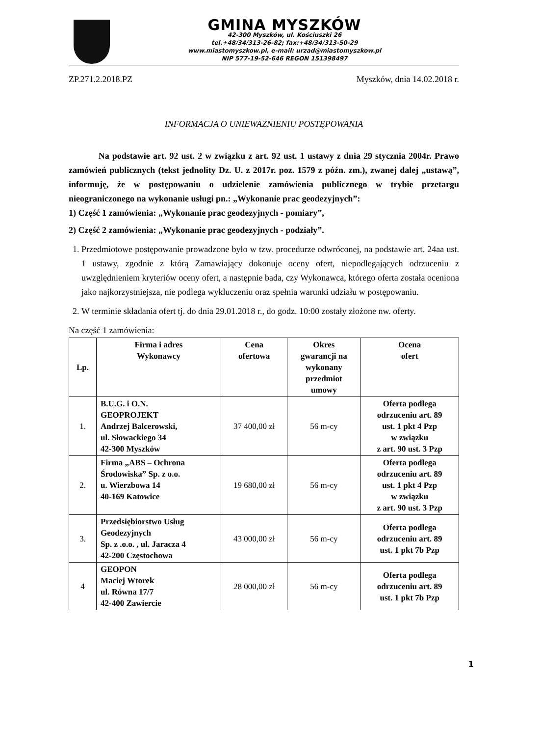GMINA MYSZKÓW
42-300 Myszków, ul. Kościuszki 26
tel.+48/34/313-26-82; fax:+48/34/313-50-29
www.miastomyszkow.pl, e-mail: urzad@miastomyszkow.pl
NIP 577-19-52-646 REGON 151398497
ZP.271.2.2018.PZ Myszków, dnia 14.02.2018 r.
INFORMACJA O UNIEWAŻNIENIU POSTĘPOWANIA
Na podstawie art. 92 ust. 2 w związku z art. 92 ust. 1 ustawy z dnia 29 stycznia 2004r. Prawo zamówień publicznych (tekst jednolity Dz. U. z 2017r. poz. 1579 z późn. zm.), zwanej dalej „ustawą”, informuję, że w postępowaniu o udzielenie zamówienia publicznego w trybie przetargu nieograniczonego na wykonanie usługi pn.: „Wykonanie prac geodezyjnych”:
1) Część 1 zamówienia: „Wykonanie prac geodezyjnych - pomiary”,
2) Część 2 zamówienia: „Wykonanie prac geodezyjnych - podziały”.
1. Przedmiotowe postępowanie prowadzone było w tzw. procedurze odwróconej, na podstawie art. 24aa ust. 1 ustawy, zgodnie z którą Zamawiający dokonuje oceny ofert, niepodlegających odrzuceniu z uwzględnieniem kryteriów oceny ofert, a następnie bada, czy Wykonawca, którego oferta została oceniona jako najkorzystniejsza, nie podlega wykluczeniu oraz spełnia warunki udziału w postępowaniu.
2. W terminie składania ofert tj. do dnia 29.01.2018 r., do godz. 10:00 zostały złożone nw. oferty.
Na część 1 zamówienia:
| Lp. | Firma i adres Wykonawcy | Cena ofertowa | Okres gwarancji na wykonany przedmiot umowy | Ocena ofert |
| --- | --- | --- | --- | --- |
| 1. | B.U.G. i O.N. GEOPROJEKT Andrzej Balcerowski, ul. Słowackiego 34 42-300 Myszków | 37 400,00 zł | 56 m-cy | Oferta podlega odrzuceniu art. 89 ust. 1 pkt 4 Pzp w związku z art. 90 ust. 3 Pzp |
| 2. | Firma „ABS – Ochrona Środowiska” Sp. z o.o. u. Wierzbowa 14 40-169 Katowice | 19 680,00 zł | 56 m-cy | Oferta podlega odrzuceniu art. 89 ust. 1 pkt 4 Pzp w związku z art. 90 ust. 3 Pzp |
| 3. | Przedsiębiorstwo Usług Geodezyjnych Sp. z .o.o. , ul. Jaracza 4 42-200 Częstochowa | 43 000,00 zł | 56 m-cy | Oferta podlega odrzuceniu art. 89 ust. 1 pkt 7b Pzp |
| 4 | GEOPON Maciej Wtorek ul. Równa 17/7 42-400 Zawiercie | 28 000,00 zł | 56 m-cy | Oferta podlega odrzuceniu art. 89 ust. 1 pkt 7b Pzp |
1